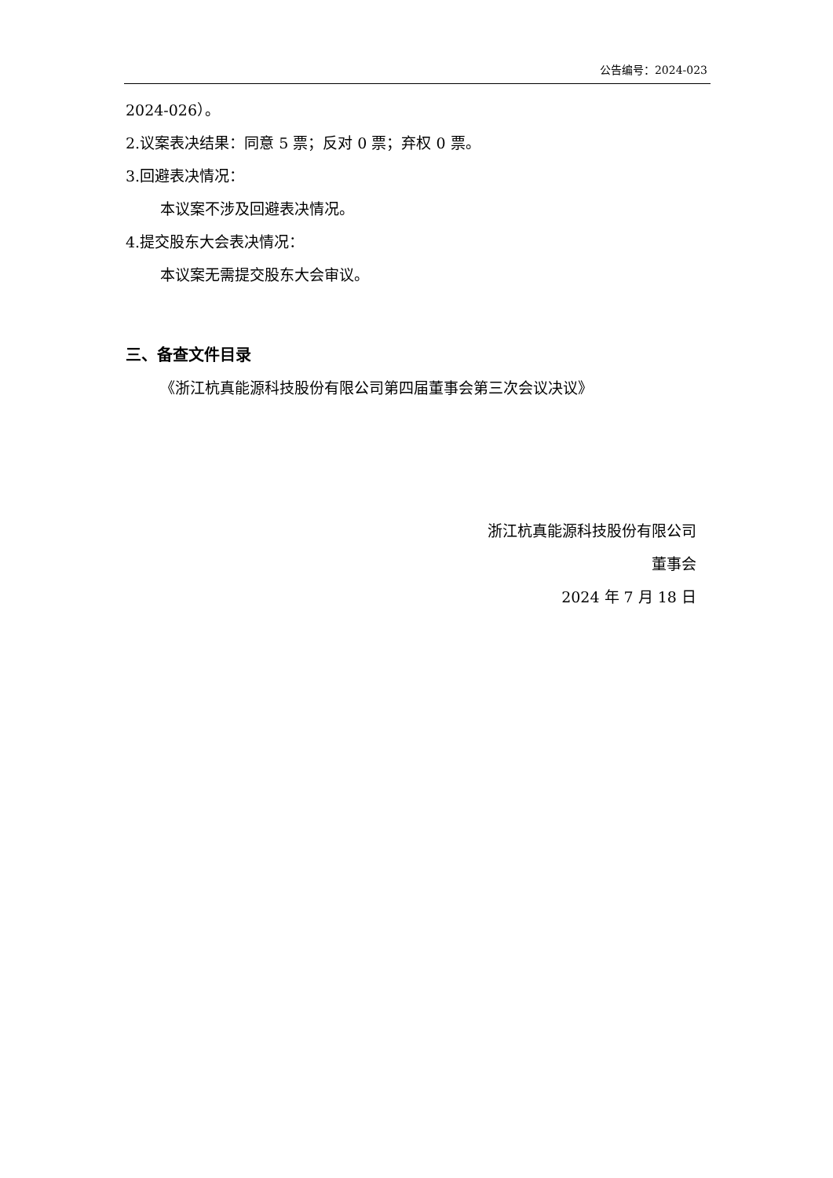公告编号：2024-023
2024-026）。
2.议案表决结果：同意 5 票；反对 0 票；弃权 0 票。
3.回避表决情况：
本议案不涉及回避表决情况。
4.提交股东大会表决情况：
本议案无需提交股东大会审议。
三、备查文件目录
《浙江杭真能源科技股份有限公司第四届董事会第三次会议决议》
浙江杭真能源科技股份有限公司
董事会
2024 年 7 月 18 日